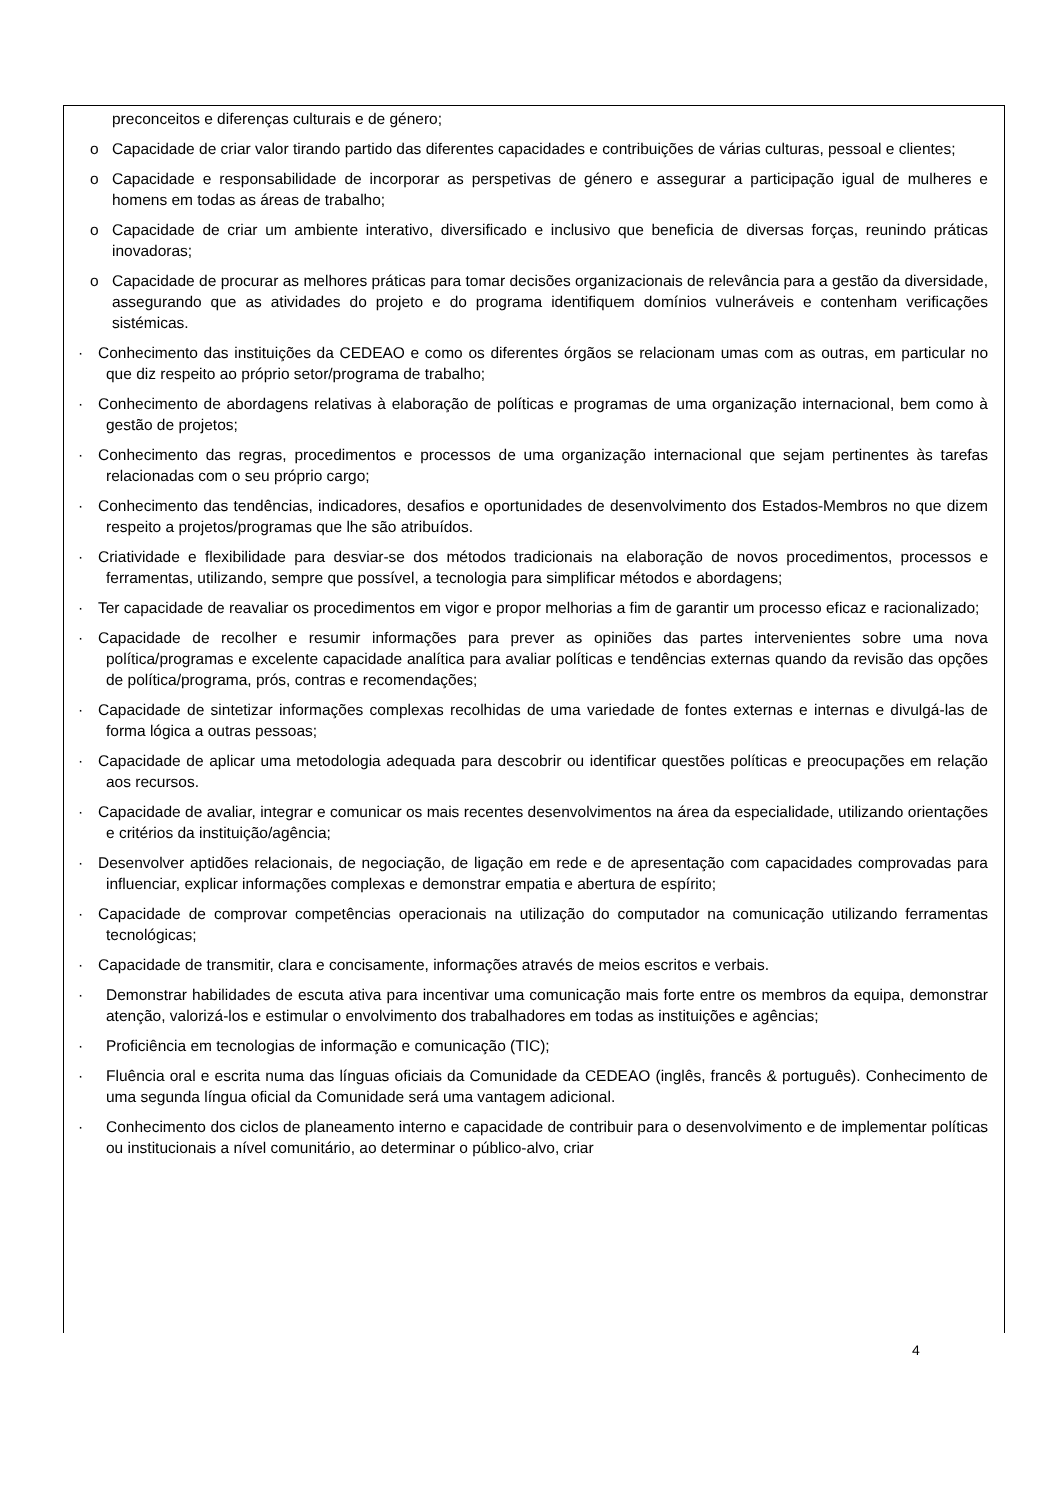preconceitos e diferenças culturais e de género;
o Capacidade de criar valor tirando partido das diferentes capacidades e contribuições de várias culturas, pessoal e clientes;
o Capacidade e responsabilidade de incorporar as perspetivas de género e assegurar a participação igual de mulheres e homens em todas as áreas de trabalho;
o Capacidade de criar um ambiente interativo, diversificado e inclusivo que beneficia de diversas forças, reunindo práticas inovadoras;
o Capacidade de procurar as melhores práticas para tomar decisões organizacionais de relevância para a gestão da diversidade, assegurando que as atividades do projeto e do programa identifiquem domínios vulneráveis e contenham verificações sistémicas.
· Conhecimento das instituições da CEDEAO e como os diferentes órgãos se relacionam umas com as outras, em particular no que diz respeito ao próprio setor/programa de trabalho;
· Conhecimento de abordagens relativas à elaboração de políticas e programas de uma organização internacional, bem como à gestão de projetos;
· Conhecimento das regras, procedimentos e processos de uma organização internacional que sejam pertinentes às tarefas relacionadas com o seu próprio cargo;
· Conhecimento das tendências, indicadores, desafios e oportunidades de desenvolvimento dos Estados-Membros no que dizem respeito a projetos/programas que lhe são atribuídos.
· Criatividade e flexibilidade para desviar-se dos métodos tradicionais na elaboração de novos procedimentos, processos e ferramentas, utilizando, sempre que possível, a tecnologia para simplificar métodos e abordagens;
· Ter capacidade de reavaliar os procedimentos em vigor e propor melhorias a fim de garantir um processo eficaz e racionalizado;
· Capacidade de recolher e resumir informações para prever as opiniões das partes intervenientes sobre uma nova política/programas e excelente capacidade analítica para avaliar políticas e tendências externas quando da revisão das opções de política/programa, prós, contras e recomendações;
· Capacidade de sintetizar informações complexas recolhidas de uma variedade de fontes externas e internas e divulgá-las de forma lógica a outras pessoas;
· Capacidade de aplicar uma metodologia adequada para descobrir ou identificar questões políticas e preocupações em relação aos recursos.
· Capacidade de avaliar, integrar e comunicar os mais recentes desenvolvimentos na área da especialidade, utilizando orientações e critérios da instituição/agência;
· Desenvolver aptidões relacionais, de negociação, de ligação em rede e de apresentação com capacidades comprovadas para influenciar, explicar informações complexas e demonstrar empatia e abertura de espírito;
· Capacidade de comprovar competências operacionais na utilização do computador na comunicação utilizando ferramentas tecnológicas;
· Capacidade de transmitir, clara e concisamente, informações através de meios escritos e verbais.
· Demonstrar habilidades de escuta ativa para incentivar uma comunicação mais forte entre os membros da equipa, demonstrar atenção, valorizá-los e estimular o envolvimento dos trabalhadores em todas as instituições e agências;
· Proficiência em tecnologias de informação e comunicação (TIC);
· Fluência oral e escrita numa das línguas oficiais da Comunidade da CEDEAO (inglês, francês & português). Conhecimento de uma segunda língua oficial da Comunidade será uma vantagem adicional.
· Conhecimento dos ciclos de planeamento interno e capacidade de contribuir para o desenvolvimento e de implementar políticas ou institucionais a nível comunitário, ao determinar o público-alvo, criar
4